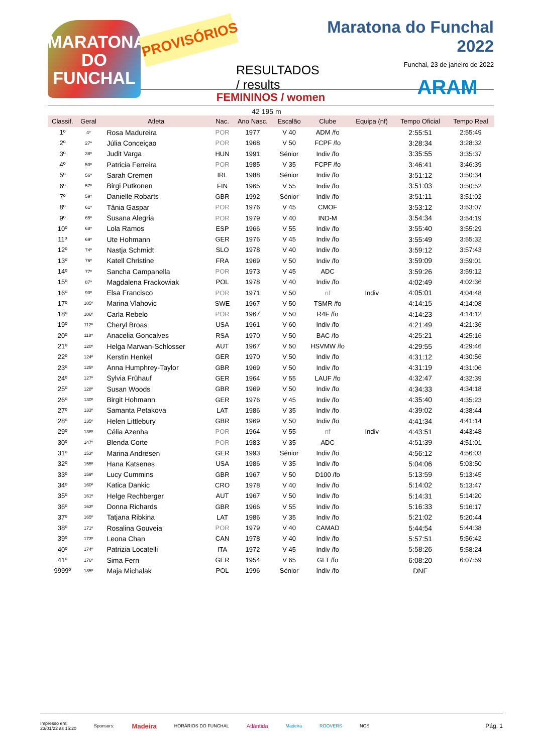MARATONA DO FUNCHAL
PROVISÓRIOS
RESULTADOS / results
Maratona do Funchal 2022
Funchal, 23 de janeiro de 2022
ARAM
FEMININOS / women
42 195 m
| Classif. | Geral | Atleta | Nac. | Ano Nasc. | Escalão | Clube | Equipa (nf) | Tempo Oficial | Tempo Real |
| --- | --- | --- | --- | --- | --- | --- | --- | --- | --- |
| 1º | 4º | Rosa Madureira | POR | 1977 | V 40 | ADM /fo | | 2:55:51 | 2:55:49 |
| 2º | 27º | Júlia Conceiçao | POR | 1968 | V 50 | FCPF /fo | | 3:28:34 | 3:28:32 |
| 3º | 38º | Judit Varga | HUN | 1991 | Sénior | Indiv /fo | | 3:35:55 | 3:35:37 |
| 4º | 50º | Patricia Ferreira | POR | 1985 | V 35 | FCPF /fo | | 3:46:41 | 3:46:39 |
| 5º | 56º | Sarah Cremen | IRL | 1988 | Sénior | Indiv /fo | | 3:51:12 | 3:50:34 |
| 6º | 57º | Birgi Putkonen | FIN | 1965 | V 55 | Indiv /fo | | 3:51:03 | 3:50:52 |
| 7º | 59º | Danielle Robarts | GBR | 1992 | Sénior | Indiv /fo | | 3:51:11 | 3:51:02 |
| 8º | 61º | Tânia Gaspar | POR | 1976 | V 45 | CMOF | | 3:53:12 | 3:53:07 |
| 9º | 65º | Susana Alegria | POR | 1979 | V 40 | IND-M | | 3:54:34 | 3:54:19 |
| 10º | 68º | Lola Ramos | ESP | 1966 | V 55 | Indiv /fo | | 3:55:40 | 3:55:29 |
| 11º | 69º | Ute Hohmann | GER | 1976 | V 45 | Indiv /fo | | 3:55:49 | 3:55:32 |
| 12º | 74º | Nastja Schmidt | SLO | 1978 | V 40 | Indiv /fo | | 3:59:12 | 3:57:43 |
| 13º | 76º | Katell Christine | FRA | 1969 | V 50 | Indiv /fo | | 3:59:09 | 3:59:01 |
| 14º | 77º | Sancha Campanella | POR | 1973 | V 45 | ADC | | 3:59:26 | 3:59:12 |
| 15º | 87º | Magdalena Frackowiak | POL | 1978 | V 40 | Indiv /fo | | 4:02:49 | 4:02:36 |
| 16º | 90º | Elsa Francisco | POR | 1971 | V 50 | nf | Indiv | 4:05:01 | 4:04:48 |
| 17º | 105º | Marina Vlahovic | SWE | 1967 | V 50 | TSMR /fo | | 4:14:15 | 4:14:08 |
| 18º | 106º | Carla Rebelo | POR | 1967 | V 50 | R4F /fo | | 4:14:23 | 4:14:12 |
| 19º | 112º | Cheryl Broas | USA | 1961 | V 60 | Indiv /fo | | 4:21:49 | 4:21:36 |
| 20º | 118º | Anacelia Goncalves | RSA | 1970 | V 50 | BAC /fo | | 4:25:21 | 4:25:16 |
| 21º | 120º | Helga Marwan-Schlosser | AUT | 1967 | V 50 | HSVMW /fo | | 4:29:55 | 4:29:46 |
| 22º | 124º | Kerstin Henkel | GER | 1970 | V 50 | Indiv /fo | | 4:31:12 | 4:30:56 |
| 23º | 125º | Anna Humphrey-Taylor | GBR | 1969 | V 50 | Indiv /fo | | 4:31:19 | 4:31:06 |
| 24º | 127º | Sylvia Frühauf | GER | 1964 | V 55 | LAUF /fo | | 4:32:47 | 4:32:39 |
| 25º | 128º | Susan Woods | GBR | 1969 | V 50 | Indiv /fo | | 4:34:33 | 4:34:18 |
| 26º | 130º | Birgit Hohmann | GER | 1976 | V 45 | Indiv /fo | | 4:35:40 | 4:35:23 |
| 27º | 133º | Samanta Petakova | LAT | 1986 | V 35 | Indiv /fo | | 4:39:02 | 4:38:44 |
| 28º | 135º | Helen Littlebury | GBR | 1969 | V 50 | Indiv /fo | | 4:41:34 | 4:41:14 |
| 29º | 138º | Célia Azenha | POR | 1964 | V 55 | nf | Indiv | 4:43:51 | 4:43:48 |
| 30º | 147º | Blenda Corte | POR | 1983 | V 35 | ADC | | 4:51:39 | 4:51:01 |
| 31º | 153º | Marina Andresen | GER | 1993 | Sénior | Indiv /fo | | 4:56:12 | 4:56:03 |
| 32º | 155º | Hana Katsenes | USA | 1986 | V 35 | Indiv /fo | | 5:04:06 | 5:03:50 |
| 33º | 159º | Lucy Cummins | GBR | 1967 | V 50 | D100 /fo | | 5:13:59 | 5:13:45 |
| 34º | 160º | Katica Dankic | CRO | 1978 | V 40 | Indiv /fo | | 5:14:02 | 5:13:47 |
| 35º | 161º | Helge Rechberger | AUT | 1967 | V 50 | Indiv /fo | | 5:14:31 | 5:14:20 |
| 36º | 163º | Donna Richards | GBR | 1966 | V 55 | Indiv /fo | | 5:16:33 | 5:16:17 |
| 37º | 165º | Tatjana Ribkina | LAT | 1986 | V 35 | Indiv /fo | | 5:21:02 | 5:20:44 |
| 38º | 171º | Rosalina Gouveia | POR | 1979 | V 40 | CAMAD | | 5:44:54 | 5:44:38 |
| 39º | 173º | Leona Chan | CAN | 1978 | V 40 | Indiv /fo | | 5:57:51 | 5:56:42 |
| 40º | 174º | Patrizia Locatelli | ITA | 1972 | V 45 | Indiv /fo | | 5:58:26 | 5:58:24 |
| 41º | 176º | Sima Fern | GER | 1954 | V 65 | GLT /fo | | 6:08:20 | 6:07:59 |
| 9999º | 185º | Maja Michalak | POL | 1996 | Sénior | Indiv /fo | | DNF | |
Impresso em:
23/01/22 às 15:20
Sponsors:
Madeira
HORÁRIOS DO FUNCHAL
Atlântida
Madeira ROOVERS NOS
Pág. 1